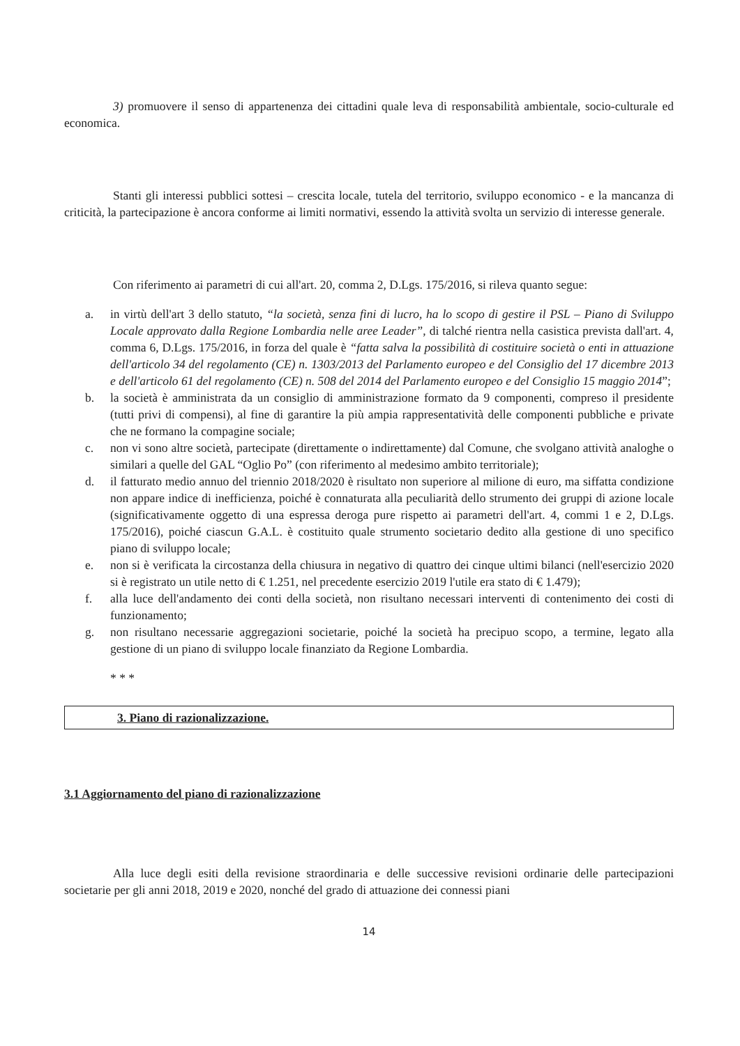3) promuovere il senso di appartenenza dei cittadini quale leva di responsabilità ambientale, socio-culturale ed economica.
Stanti gli interessi pubblici sottesi – crescita locale, tutela del territorio, sviluppo economico - e la mancanza di criticità, la partecipazione è ancora conforme ai limiti normativi, essendo la attività svolta un servizio di interesse generale.
Con riferimento ai parametri di cui all'art. 20, comma 2, D.Lgs. 175/2016, si rileva quanto segue:
a. in virtù dell'art 3 dello statuto, “la società, senza fini di lucro, ha lo scopo di gestire il PSL – Piano di Sviluppo Locale approvato dalla Regione Lombardia nelle aree Leader”, di talché rientra nella casistica prevista dall'art. 4, comma 6, D.Lgs. 175/2016, in forza del quale è “fatta salva la possibilità di costituire società o enti in attuazione dell'articolo 34 del regolamento (CE) n. 1303/2013 del Parlamento europeo e del Consiglio del 17 dicembre 2013 e dell'articolo 61 del regolamento (CE) n. 508 del 2014 del Parlamento europeo e del Consiglio 15 maggio 2014”;
b. la società è amministrata da un consiglio di amministrazione formato da 9 componenti, compreso il presidente (tutti privi di compensi), al fine di garantire la più ampia rappresentatività delle componenti pubbliche e private che ne formano la compagine sociale;
c. non vi sono altre società, partecipate (direttamente o indirettamente) dal Comune, che svolgano attività analoghe o similari a quelle del GAL “Oglio Po” (con riferimento al medesimo ambito territoriale);
d. il fatturato medio annuo del triennio 2018/2020 è risultato non superiore al milione di euro, ma siffatta condizione non appare indice di inefficienza, poiché è connaturata alla peculiarità dello strumento dei gruppi di azione locale (significativamente oggetto di una espressa deroga pure rispetto ai parametri dell'art. 4, commi 1 e 2, D.Lgs. 175/2016), poiché ciascun G.A.L. è costituito quale strumento societario dedito alla gestione di uno specifico piano di sviluppo locale;
e. non si è verificata la circostanza della chiusura in negativo di quattro dei cinque ultimi bilanci (nell'esercizio 2020 si è registrato un utile netto di € 1.251, nel precedente esercizio 2019 l'utile era stato di € 1.479);
f. alla luce dell'andamento dei conti della società, non risultano necessari interventi di contenimento dei costi di funzionamento;
g. non risultano necessarie aggregazioni societarie, poiché la società ha precipuo scopo, a termine, legato alla gestione di un piano di sviluppo locale finanziato da Regione Lombardia.
* * *
3. Piano di razionalizzazione.
3.1 Aggiornamento del piano di razionalizzazione
Alla luce degli esiti della revisione straordinaria e delle successive revisioni ordinarie delle partecipazioni societarie per gli anni 2018, 2019 e 2020, nonché del grado di attuazione dei connessi piani
14